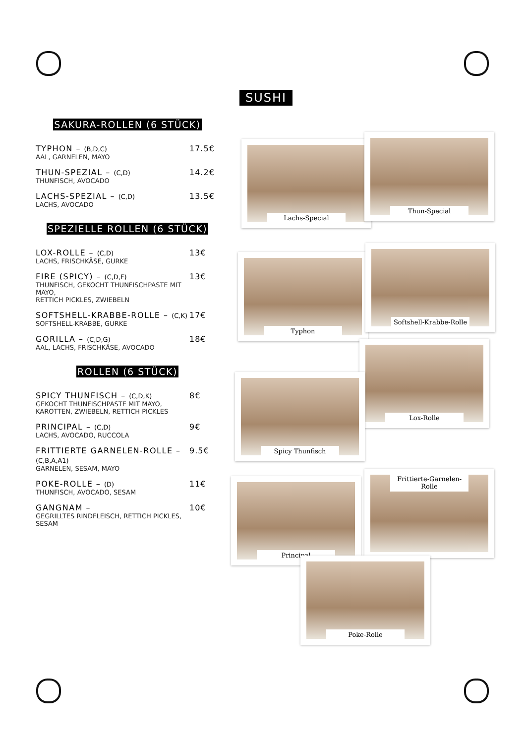SUSHI
SAKURA-ROLLEN (6 STÜCK)
TYPHON – (B,D,C)
AAL, GARNELEN, MAYO
17.5€
THUN-SPEZIAL – (C,D)
THUNFISCH, AVOCADO
14.2€
LACHS-SPEZIAL – (C,D)
LACHS, AVOCADO
13.5€
SPEZIELLE ROLLEN (6 STÜCK)
LOX-ROLLE – (C,D)
LACHS, FRISCHKÄSE, GURKE
13€
FIRE (SPICY) – (C,D,F)
THUNFISCH, GEKOCHT THUNFISCHPASTE MIT MAYO,
RETTICH PICKLES, ZWIEBELN
13€
SOFTSHELL-KRABBE-ROLLE – (C,K)
SOFTSHELL-KRABBE, GURKE
17€
GORILLA – (C,D,G)
AAL, LACHS, FRISCHKÄSE, AVOCADO
18€
ROLLEN (6 STÜCK)
SPICY THUNFISCH – (C,D,K)
GEKOCHT THUNFISCHPASTE MIT MAYO,
KAROTTEN, ZWIEBELN, RETTICH PICKLES
8€
PRINCIPAL – (C,D)
LACHS, AVOCADO, RUCCOLA
9€
FRITTIERTE GARNELEN-ROLLE – (C,B,A,A1)
GARNELEN, SESAM, MAYO
9.5€
POKE-ROLLE – (D)
THUNFISCH, AVOCADO, SESAM
11€
GANGNAM –
GEGRILLTES RINDFLEISCH, RETTICH PICKLES, SESAM
10€
Lachs-Special
Thun-Special
Typhon
Softshell-Krabbe-Rolle
Lox-Rolle
Spicy Thunfisch
Principal
Frittierte-Garnelen-Rolle
Poke-Rolle